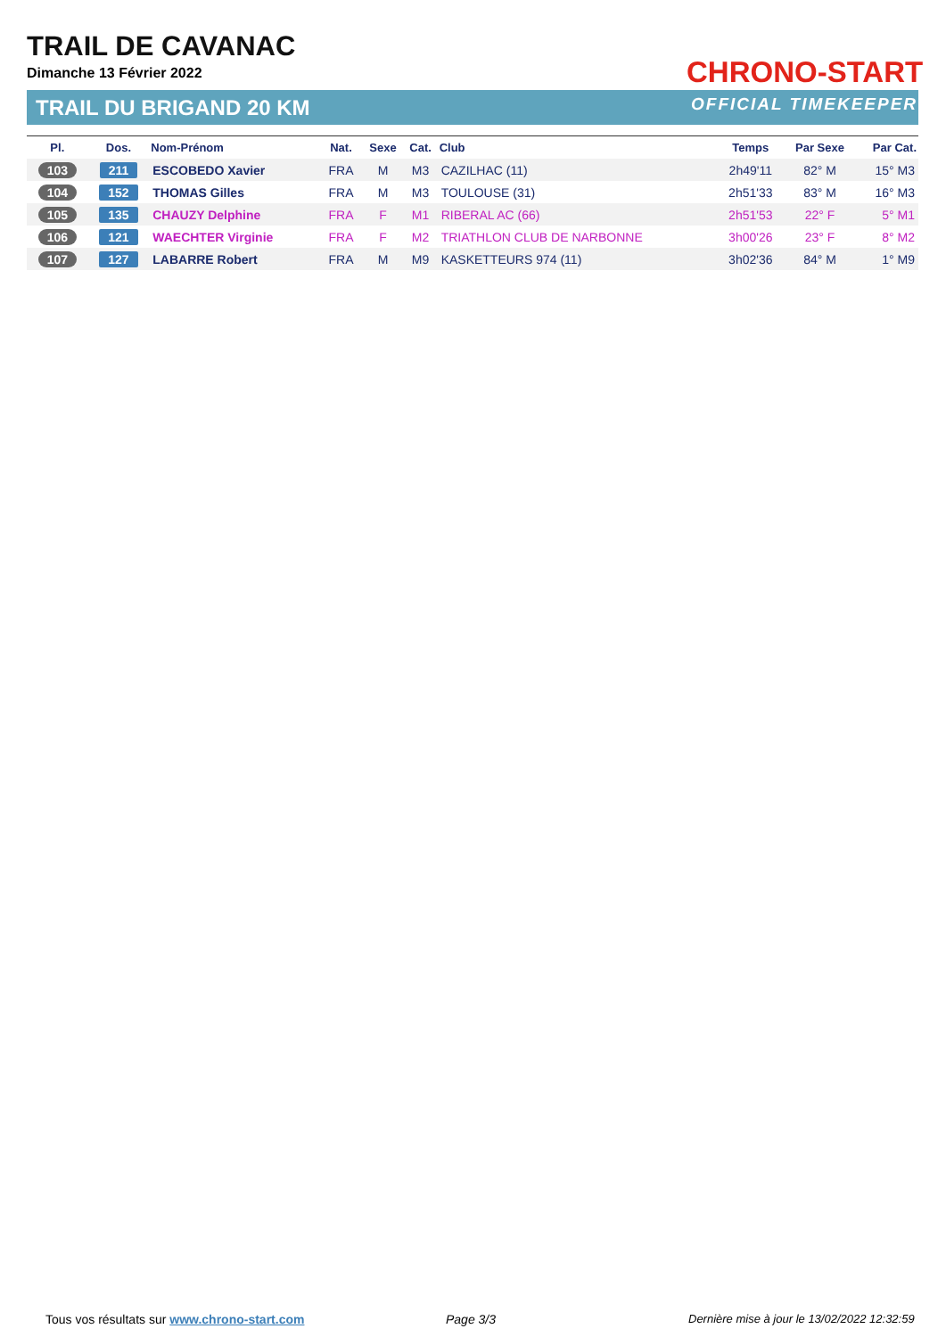TRAIL DE CAVANAC
Dimanche 13 Février 2022
TRAIL DU BRIGAND 20 KM
CHRONO-START
OFFICIAL TIMEKEEPER
| Pl. | Dos. | Nom-Prénom | Nat. | Sexe | Cat. | Club | Temps | Par Sexe | Par Cat. |
| --- | --- | --- | --- | --- | --- | --- | --- | --- | --- |
| 103 | 211 | ESCOBEDO Xavier | FRA | M | M3 | CAZILHAC (11) | 2h49'11 | 82° M | 15° M3 |
| 104 | 152 | THOMAS Gilles | FRA | M | M3 | TOULOUSE (31) | 2h51'33 | 83° M | 16° M3 |
| 105 | 135 | CHAUZY Delphine | FRA | F | M1 | RIBERAL AC (66) | 2h51'53 | 22° F | 5° M1 |
| 106 | 121 | WAECHTER Virginie | FRA | F | M2 | TRIATHLON CLUB DE NARBONNE | 3h00'26 | 23° F | 8° M2 |
| 107 | 127 | LABARRE Robert | FRA | M | M9 | KASKETTEURS 974 (11) | 3h02'36 | 84° M | 1° M9 |
Tous vos résultats sur www.chrono-start.com
Page 3/3
Dernière mise à jour le 13/02/2022 12:32:59